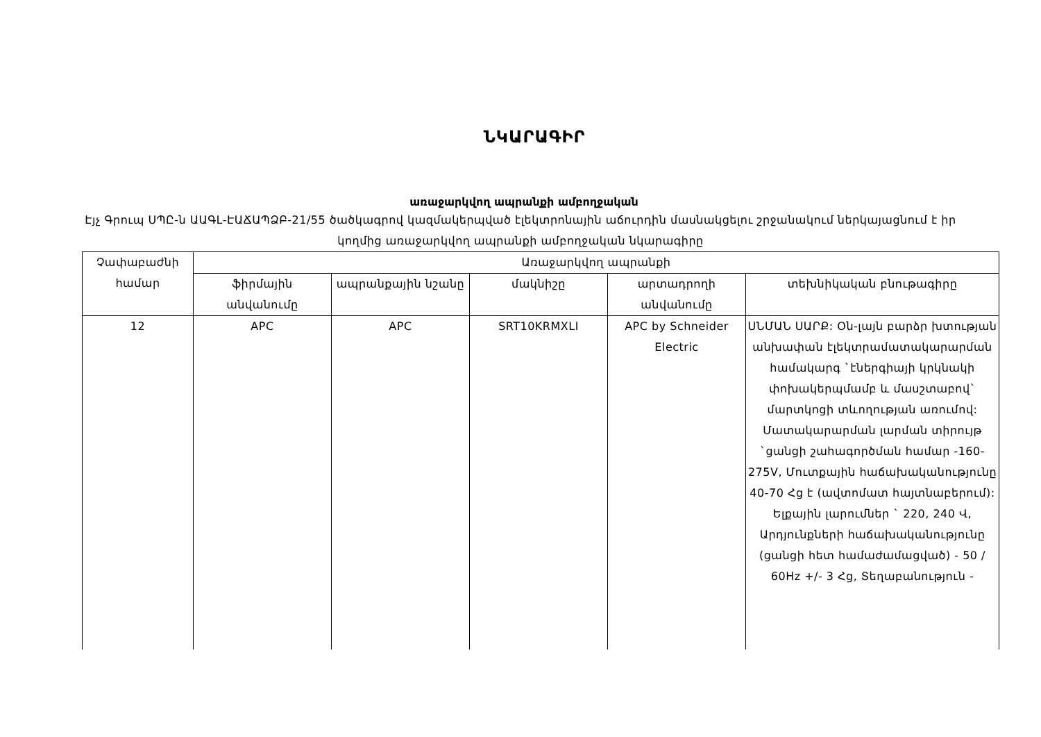ՆԿԱՐԱԳԻՐ
առաջարկվող ապրանքի ամբողջական
Էյչ Գրուպ ՍՊԸ-ն ԱԱԳԼ-ԷԱՃԱՊՁԲ-21/55 ծածկագրով կազմակերպված էլեկտրոնային աճուրդին մասնակցելու շրջանակում ներկայացնում է իր կողմից առաջարկվող ապրանքի ամբողջական նկարագիրը
| Չափաբաժնի համար | Առաջարկվող ապրանքի | | | | |
| --- | --- | --- | --- | --- | --- |
| | ֆիրմային անվանումը | ապրանքային նշանը | մակնիշը | արտադրողի անվանումը | տեխնիկական բնութագիրը |
| 12 | APC | APC | SRT10KRMXLI | APC by Schneider Electric | ՍՆՄԱՆ ՍԱՐՔ: Օն-լայն բարձր խտության անխափան էլեկտրամատակարարման համակարգ `էներգիայի կրկնակի փոխակերպմամբ և մասշտաբով` մարտկոցի տևողության առումով: Մատակարարման լարման տիրույթ `ցանցի շահագործման համար -160-275V, Մուտքային հաճախականությունը 40-70 Հց է (ավտոմատ հայտնաբերում): Ելքային լարումներ ` 220, 240 Վ, Արդյունքների հաճախականությունը (ցանցի հետ համաժամացված) - 50 / 60Hz +/- 3 Հց, Տեղաբանություն - |